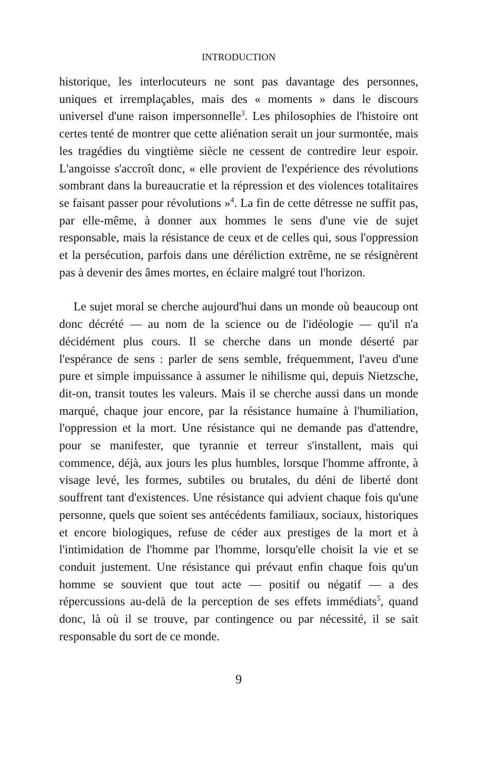INTRODUCTION
historique, les interlocuteurs ne sont pas davantage des personnes, uniques et irremplaçables, mais des « moments » dans le discours universel d'une raison impersonnelle<sup>3</sup>. Les philosophies de l'histoire ont certes tenté de montrer que cette aliénation serait un jour surmontée, mais les tragédies du vingtième siècle ne cessent de contredire leur espoir. L'angoisse s'accroît donc, « elle provient de l'expérience des révolutions sombrant dans la bureaucratie et la répression et des violences totalitaires se faisant passer pour révolutions »<sup>4</sup>. La fin de cette détresse ne suffit pas, par elle-même, à donner aux hommes le sens d'une vie de sujet responsable, mais la résistance de ceux et de celles qui, sous l'oppression et la persécution, parfois dans une déréliction extrême, ne se résignèrent pas à devenir des âmes mortes, en éclaire malgré tout l'horizon.
Le sujet moral se cherche aujourd'hui dans un monde où beaucoup ont donc décrété — au nom de la science ou de l'idéologie — qu'il n'a décidément plus cours. Il se cherche dans un monde déserté par l'espérance de sens : parler de sens semble, fréquemment, l'aveu d'une pure et simple impuissance à assumer le nihilisme qui, depuis Nietzsche, dit-on, transit toutes les valeurs. Mais il se cherche aussi dans un monde marqué, chaque jour encore, par la résistance humaine à l'humiliation, l'oppression et la mort. Une résistance qui ne demande pas d'attendre, pour se manifester, que tyrannie et terreur s'installent, mais qui commence, déjà, aux jours les plus humbles, lorsque l'homme affronte, à visage levé, les formes, subtiles ou brutales, du déni de liberté dont souffrent tant d'existences. Une résistance qui advient chaque fois qu'une personne, quels que soient ses antécédents familiaux, sociaux, historiques et encore biologiques, refuse de céder aux prestiges de la mort et à l'intimidation de l'homme par l'homme, lorsqu'elle choisit la vie et se conduit justement. Une résistance qui prévaut enfin chaque fois qu'un homme se souvient que tout acte — positif ou négatif — a des répercussions au-delà de la perception de ses effets immédiats<sup>5</sup>, quand donc, là où il se trouve, par contingence ou par nécessité, il se sait responsable du sort de ce monde.
9